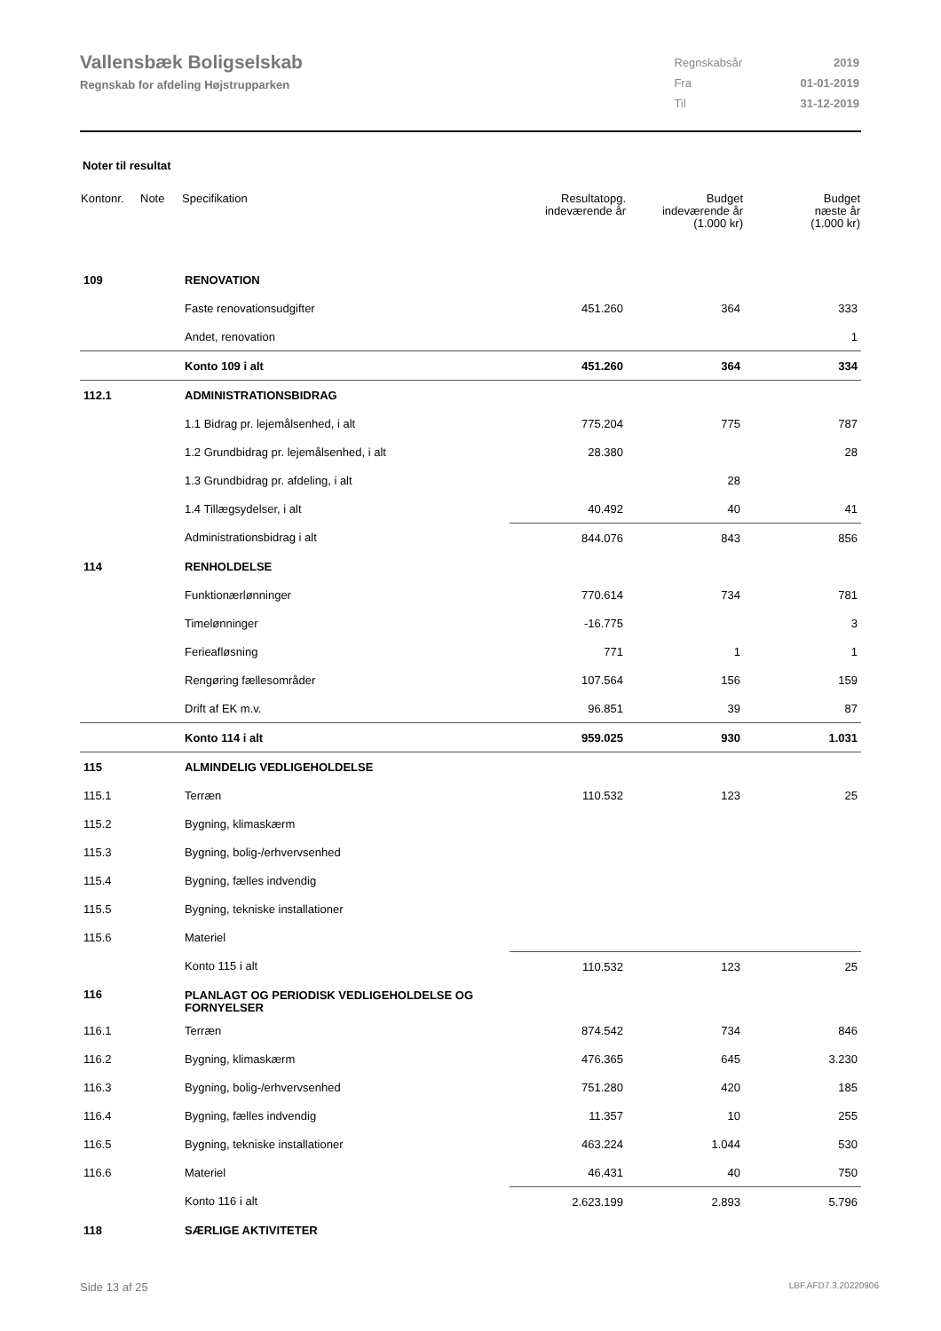Vallensbæk Boligselskab
Regnskab for afdeling Højstrupparken
| Regnskabsår | 2019 |
| Fra | 01-01-2019 |
| Til | 31-12-2019 |
Noter til resultat
| Kontonr. | Note | Specifikation | Resultatopg. indeværende år | Budget indeværende år (1.000 kr) | Budget næste år (1.000 kr) |
| --- | --- | --- | --- | --- | --- |
| 109 | | RENOVATION | | | |
| | | Faste renovationsudgifter | 451.260 | 364 | 333 |
| | | Andet, renovation | | | 1 |
| | | Konto 109 i alt | 451.260 | 364 | 334 |
| 112.1 | | ADMINISTRATIONSBIDRAG | | | |
| | | 1.1 Bidrag pr. lejemålsenhed, i alt | 775.204 | 775 | 787 |
| | | 1.2 Grundbidrag pr. lejemålsenhed, i alt | 28.380 | | 28 |
| | | 1.3 Grundbidrag pr. afdeling, i alt | | 28 | |
| | | 1.4 Tillægsydelser, i alt | 40.492 | 40 | 41 |
| | | Administrationsbidrag i alt | 844.076 | 843 | 856 |
| 114 | | RENHOLDELSE | | | |
| | | Funktionærlønninger | 770.614 | 734 | 781 |
| | | Timelønninger | -16.775 | | 3 |
| | | Ferieafløsning | 771 | 1 | 1 |
| | | Rengøring fællesområder | 107.564 | 156 | 159 |
| | | Drift af EK m.v. | 96.851 | 39 | 87 |
| | | Konto 114 i alt | 959.025 | 930 | 1.031 |
| 115 | | ALMINDELIG VEDLIGEHOLDELSE | | | |
| 115.1 | | Terræn | 110.532 | 123 | 25 |
| 115.2 | | Bygning, klimaskærm | | | |
| 115.3 | | Bygning, bolig-/erhvervsenhed | | | |
| 115.4 | | Bygning, fælles indvendig | | | |
| 115.5 | | Bygning, tekniske installationer | | | |
| 115.6 | | Materiel | | | |
| | | Konto 115 i alt | 110.532 | 123 | 25 |
| 116 | | PLANLAGT OG PERIODISK VEDLIGEHOLDELSE OG FORNYELSER | | | |
| 116.1 | | Terræn | 874.542 | 734 | 846 |
| 116.2 | | Bygning, klimaskærm | 476.365 | 645 | 3.230 |
| 116.3 | | Bygning, bolig-/erhvervsenhed | 751.280 | 420 | 185 |
| 116.4 | | Bygning, fælles indvendig | 11.357 | 10 | 255 |
| 116.5 | | Bygning, tekniske installationer | 463.224 | 1.044 | 530 |
| 116.6 | | Materiel | 46.431 | 40 | 750 |
| | | Konto 116 i alt | 2.623.199 | 2.893 | 5.796 |
| 118 | | SÆRLIGE AKTIVITETER | | | |
Side 13 af 25 LBF.AFD7.3.20220906